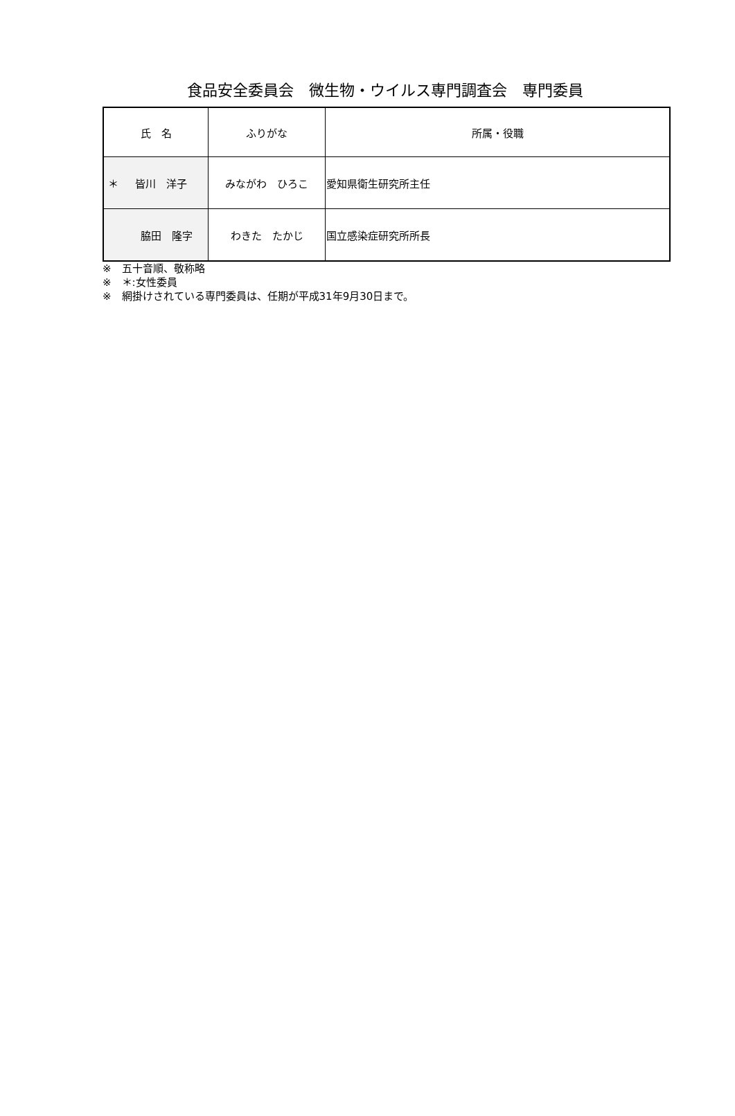食品安全委員会　微生物・ウイルス専門調査会　専門委員
| 氏 名 | ふりがな | 所属・役職 |
| --- | --- | --- |
| ＊ 皆川 洋子 | みながわ ひろこ | 愛知県衛生研究所主任 |
| 脇田 隆字 | わきた たかじ | 国立感染症研究所所長 |
※　五十音順、敬称略
※　＊:女性委員
※　網掛けされている専門委員は、任期が平成31年9月30日まで。